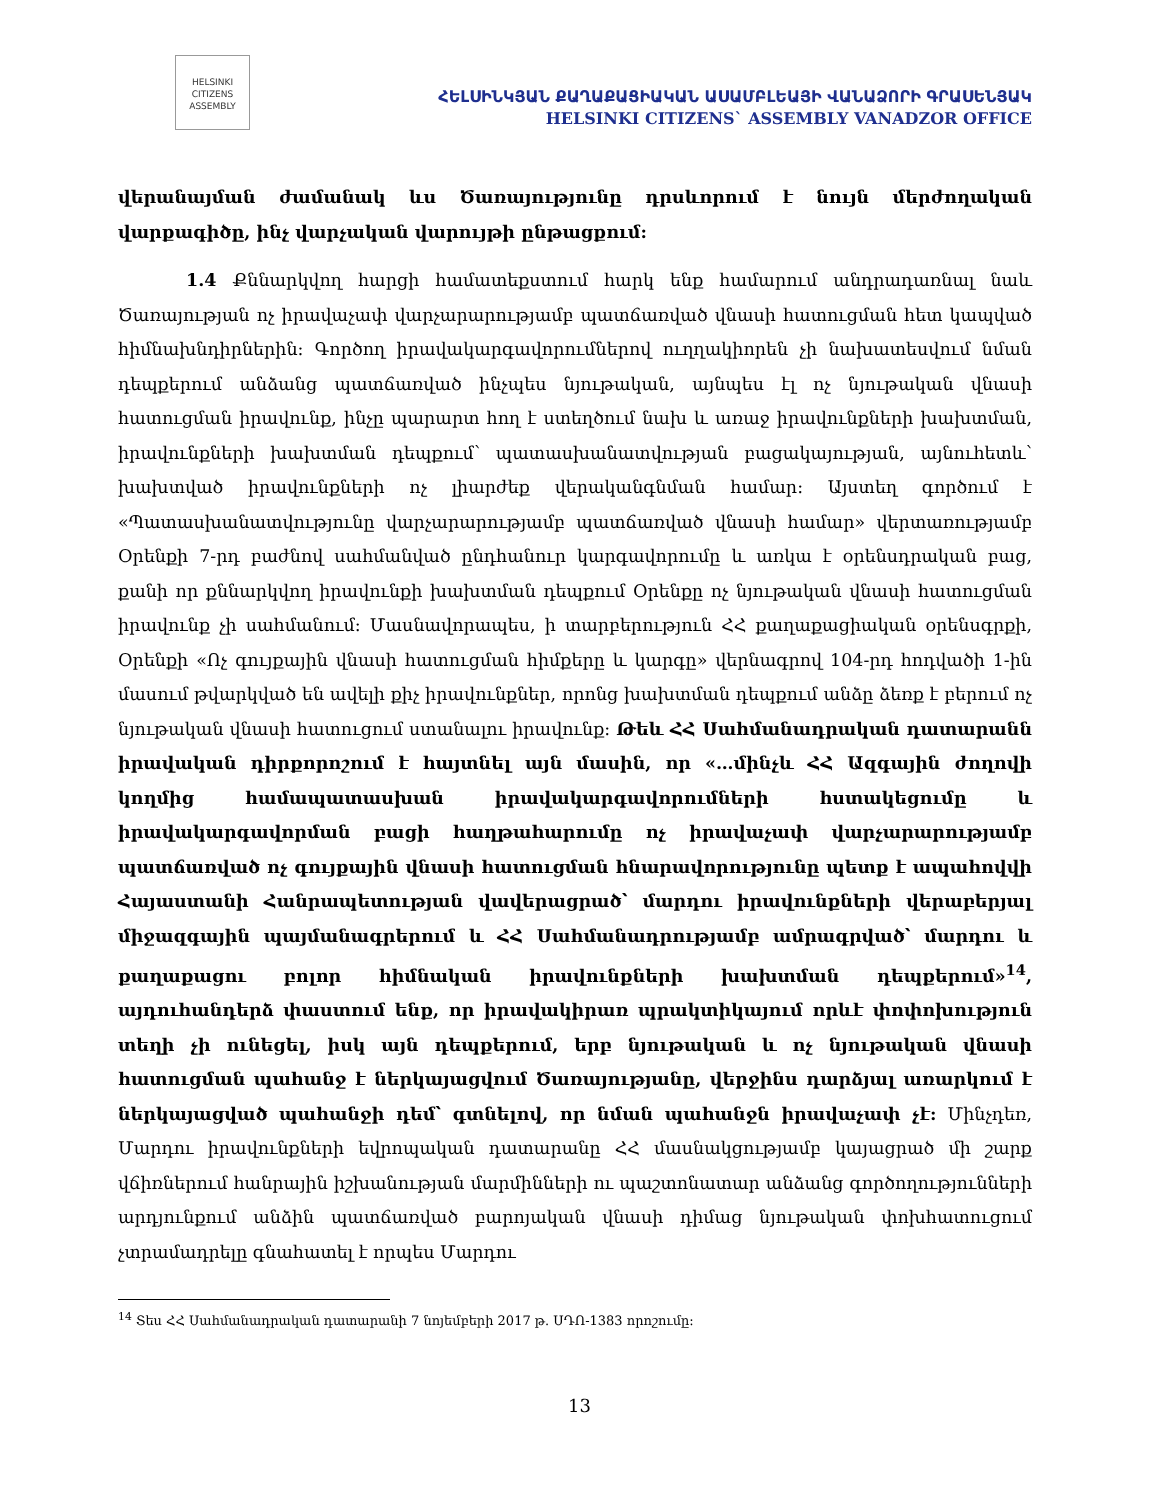HELSINKI
CITIZENS
ASSEMBLY
ՀԵԼՍԻՆԿՅԱՆ ՔԱՂԱՔԱՑԻԱԿԱՆ ԱՍԱՄԲԼԵԱՅԻ ՎԱՆԱՁՈՐԻ ԳՐԱՍԵՆՅԱԿ
HELSINKI CITIZENS` ASSEMBLY VANADZOR OFFICE
վերանայման ժամանակ ևս Ծառայությունը դրսևորում է նույն մերժողական վարքագիծը, ինչ վարչական վարույթի ընթացքում:
1.4 Քննարկվող հարցի համատեքստում հարկ ենք համարում անդրադառնալ նաև Ծառայության ոչ իրավաչափ վարչարարությամբ պատճառված վնասի հատուցման հետ կապված հիմնախնդիրներին: Գործող իրավակարգավորումներով ուղղակիորեն չի նախատեսվում նման դեպքերում անձանց պատճառված ինչպես նյութական, այնպես էլ ոչ նյութական վնասի հատուցման իրավունք, ինչը պարարտ հող է ստեղծում նախ և առաջ իրավունքների խախտման, իրավունքների խախտման դեպքում՝ պատասխանատվության բացակայության, այնուհետև՝ խախտված իրավունքների ոչ լիարժեք վերականգնման համար: Այստեղ գործում է «Պատասխանատվությունը վարչարարությամբ պատճառված վնասի համար» վերտառությամբ Օրենքի 7-րդ բաժնով սահմանված ընդհանուր կարգավորումը և առկա է օրենսդրական բաց, քանի որ քննարկվող իրավունքի խախտման դեպքում Օրենքը ոչ նյութական վնասի հատուցման իրավունք չի սահմանում: Մասնավորապես, ի տարբերություն ՀՀ քաղաքացիական օրենսգրքի, Օրենքի «Ոչ գույքային վնասի հատուցման հիմքերը և կարգը» վերնագրով 104-րդ հոդվածի 1-ին մասում թվարկված են ավելի քիչ իրավունքներ, որոնց խախտման դեպքում անձը ձեռք է բերում ոչ նյութական վնասի հատուցում ստանալու իրավունք: Թեև ՀՀ Սահմանադրական դատարանն իրավական դիրքորոշում է հայտնել այն մասին, որ «…մինչև ՀՀ Ազգային ժողովի կողմից համապատասխան իրավակարգավորումների հստակեցումը և իրավակարգավորման բացի հաղթահարումը ոչ իրավաչափ վարչարարությամբ պատճառված ոչ գույքային վնասի հատուցման հնարավորությունը պետք է ապահովվի Հայաստանի Հանրապետության վավերացրած՝ մարդու իրավունքների վերաբերյալ միջազգային պայմանագրերում և ՀՀ Սահմանադրությամբ ամրագրված՝ մարդու և քաղաքացու բոլոր հիմնական իրավունքների խախտման դեպքերում»<sup>14</sup>, այդուհանդերձ փաստում ենք, որ իրավակիրառ պրակտիկայում որևէ փոփոխություն տեղի չի ունեցել, իսկ այն դեպքերում, երբ նյութական և ոչ նյութական վնասի հատուցման պահանջ է ներկայացվում Ծառայությանը, վերջինս դարձյալ առարկում է ներկայացված պահանջի դեմ՝ գտնելով, որ նման պահանջն իրավաչափ չէ: Մինչդեռ, Մարդու իրավունքների եվրոպական դատարանը ՀՀ մասնակցությամբ կայացրած մի շարք վճիռներում հանրային իշխանության մարմինների ու պաշտոնատար անձանց գործողությունների արդյունքում անձին պատճառված բարոյական վնասի դիմաց նյութական փոխհատուցում չտրամադրելը գնահատել է որպես Մարդու
<sup>14</sup> Տես ՀՀ Սահմանադրական դատարանի 7 նոյեմբերի 2017 թ. ՍԴՈ-1383 որոշումը:
13